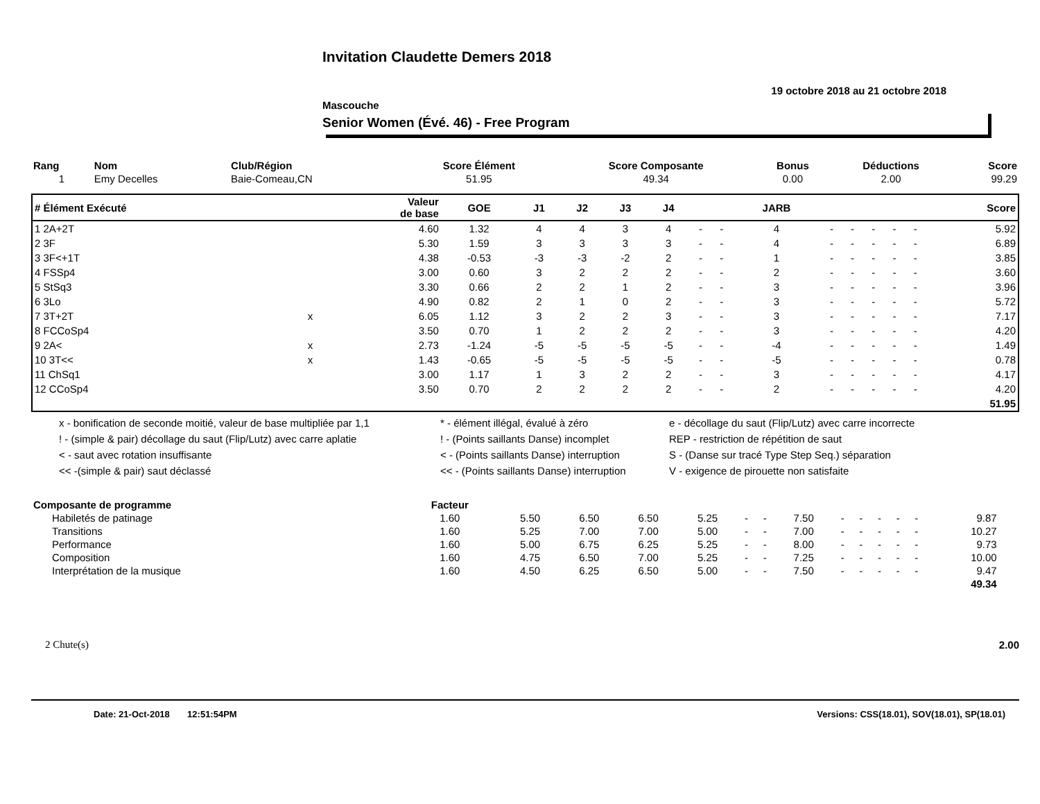Invitation Claudette Demers 2018
19 octobre 2018 au 21 octobre 2018
Mascouche
Senior Women (Évé. 46) - Free Program
| Rang | Nom | Club/Région | Score Élément | Score Composante | Bonus | Déductions | Score |
| --- | --- | --- | --- | --- | --- | --- | --- |
| 1 | Emy Decelles | Baie-Comeau,CN | 51.95 | 49.34 | 0.00 | 2.00 | 99.29 |
| # Élément Exécuté | | Valeur de base | GOE | J1 | J2 | J3 | J4 | | | JARB | | | | | | Score |
| --- | --- | --- | --- | --- | --- | --- | --- | --- | --- | --- | --- | --- | --- | --- | --- | --- |
| 1 2A+2T | | 4.60 | 1.32 | 4 | 4 | 3 | 4 | - | - | 4 | - | - | - | - | - | 5.92 |
| 2 3F | | 5.30 | 1.59 | 3 | 3 | 3 | 3 | - | - | 4 | - | - | - | - | - | 6.89 |
| 3 3F<+1T | | 4.38 | -0.53 | -3 | -3 | -2 | 2 | - | - | 1 | - | - | - | - | - | 3.85 |
| 4 FSSp4 | | 3.00 | 0.60 | 3 | 2 | 2 | 2 | - | - | 2 | - | - | - | - | - | 3.60 |
| 5 StSq3 | | 3.30 | 0.66 | 2 | 2 | 1 | 2 | - | - | 3 | - | - | - | - | - | 3.96 |
| 6 3Lo | | 4.90 | 0.82 | 2 | 1 | 0 | 2 | - | - | 3 | - | - | - | - | - | 5.72 |
| 7 3T+2T | x | 6.05 | 1.12 | 3 | 2 | 2 | 3 | - | - | 3 | - | - | - | - | - | 7.17 |
| 8 FCCoSp4 | | 3.50 | 0.70 | 1 | 2 | 2 | 2 | - | - | 3 | - | - | - | - | - | 4.20 |
| 9 2A< | x | 2.73 | -1.24 | -5 | -5 | -5 | -5 | - | - | -4 | - | - | - | - | - | 1.49 |
| 10 3T<< | x | 1.43 | -0.65 | -5 | -5 | -5 | -5 | - | - | -5 | - | - | - | - | - | 0.78 |
| 11 ChSq1 | | 3.00 | 1.17 | 1 | 3 | 2 | 2 | - | - | 3 | - | - | - | - | - | 4.17 |
| 12 CCoSp4 | | 3.50 | 0.70 | 2 | 2 | 2 | 2 | - | - | 2 | - | - | - | - | - | 4.20 |
| | | | | | | | | | | | | | | | | 51.95 |
x - bonification de seconde moitié, valeur de base multipliée par 1,1
* - élément illégal, évalué à zéro
e - décollage du saut (Flip/Lutz) avec carre incorrecte
! - (simple & pair) décollage du saut (Flip/Lutz) avec carre aplatie
! - (Points saillants Danse) incomplet
REP - restriction de répétition de saut
< - saut avec rotation insuffisante
< - (Points saillants Danse) interruption
S - (Danse sur tracé Type Step Seq.) séparation
<< -(simple & pair) saut déclassé
<< - (Points saillants Danse) interruption
V - exigence de pirouette non satisfaite
| Composante de programme | Facteur | | | | | | | | | | | | | | | |
| --- | --- | --- | --- | --- | --- | --- | --- | --- | --- | --- | --- | --- | --- | --- | --- | --- |
| Habiletés de patinage | 1.60 | 5.50 | 6.50 | 6.50 | 5.25 | - | - | 7.50 | - | - | - | - | - | 9.87 | | |
| Transitions | 1.60 | 5.25 | 7.00 | 7.00 | 5.00 | - | - | 7.00 | - | - | - | - | - | 10.27 | | |
| Performance | 1.60 | 5.00 | 6.75 | 6.25 | 5.25 | - | - | 8.00 | - | - | - | - | - | 9.73 | | |
| Composition | 1.60 | 4.75 | 6.50 | 7.00 | 5.25 | - | - | 7.25 | - | - | - | - | - | 10.00 | | |
| Interprétation de la musique | 1.60 | 4.50 | 6.25 | 6.50 | 5.00 | - | - | 7.50 | - | - | - | - | - | 9.47 | | |
| | | | | | | | | | | | | | | 49.34 | | |
2 Chute(s) 2.00
Date: 21-Oct-2018 12:51:54PM Versions: CSS(18.01), SOV(18.01), SP(18.01)